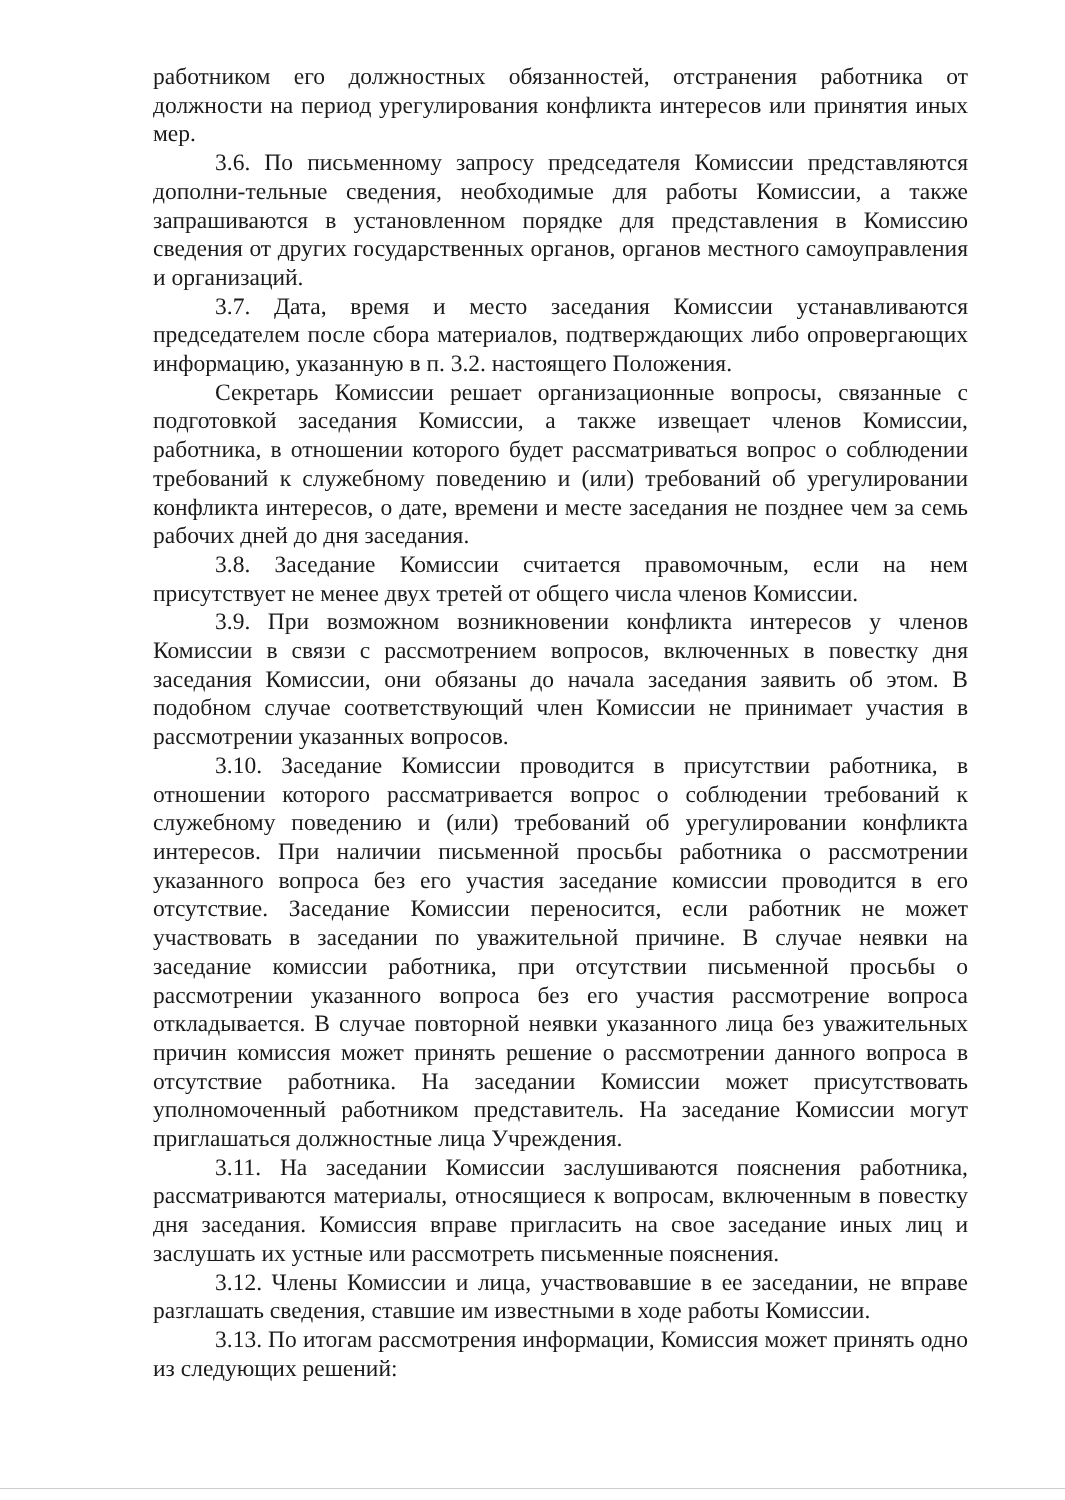работником его должностных обязанностей, отстранения работника от должности на период урегулирования конфликта интересов или принятия иных мер.
3.6. По письменному запросу председателя Комиссии представляются дополни-тельные сведения, необходимые для работы Комиссии, а также запрашиваются в установленном порядке для представления в Комиссию сведения от других государственных органов, органов местного самоуправления и организаций.
3.7. Дата, время и место заседания Комиссии устанавливаются председателем после сбора материалов, подтверждающих либо опровергающих информацию, указанную в п. 3.2. настоящего Положения.
Секретарь Комиссии решает организационные вопросы, связанные с подготовкой заседания Комиссии, а также извещает членов Комиссии, работника, в отношении которого будет рассматриваться вопрос о соблюдении требований к служебному поведению и (или) требований об урегулировании конфликта интересов, о дате, времени и месте заседания не позднее чем за семь рабочих дней до дня заседания.
3.8. Заседание Комиссии считается правомочным, если на нем присутствует не менее двух третей от общего числа членов Комиссии.
3.9. При возможном возникновении конфликта интересов у членов Комиссии в связи с рассмотрением вопросов, включенных в повестку дня заседания Комиссии, они обязаны до начала заседания заявить об этом. В подобном случае соответствующий член Комиссии не принимает участия в рассмотрении указанных вопросов.
3.10. Заседание Комиссии проводится в присутствии работника, в отношении которого рассматривается вопрос о соблюдении требований к служебному поведению и (или) требований об урегулировании конфликта интересов. При наличии письменной просьбы работника о рассмотрении указанного вопроса без его участия заседание комиссии проводится в его отсутствие. Заседание Комиссии переносится, если работник не может участвовать в заседании по уважительной причине. В случае неявки на заседание комиссии работника, при отсутствии письменной просьбы о рассмотрении указанного вопроса без его участия рассмотрение вопроса откладывается. В случае повторной неявки указанного лица без уважительных причин комиссия может принять решение о рассмотрении данного вопроса в отсутствие работника. На заседании Комиссии может присутствовать уполномоченный работником представитель. На заседание Комиссии могут приглашаться должностные лица Учреждения.
3.11. На заседании Комиссии заслушиваются пояснения работника, рассматриваются материалы, относящиеся к вопросам, включенным в повестку дня заседания. Комиссия вправе пригласить на свое заседание иных лиц и заслушать их устные или рассмотреть письменные пояснения.
3.12. Члены Комиссии и лица, участвовавшие в ее заседании, не вправе разглашать сведения, ставшие им известными в ходе работы Комиссии.
3.13. По итогам рассмотрения информации, Комиссия может принять одно из следующих решений: